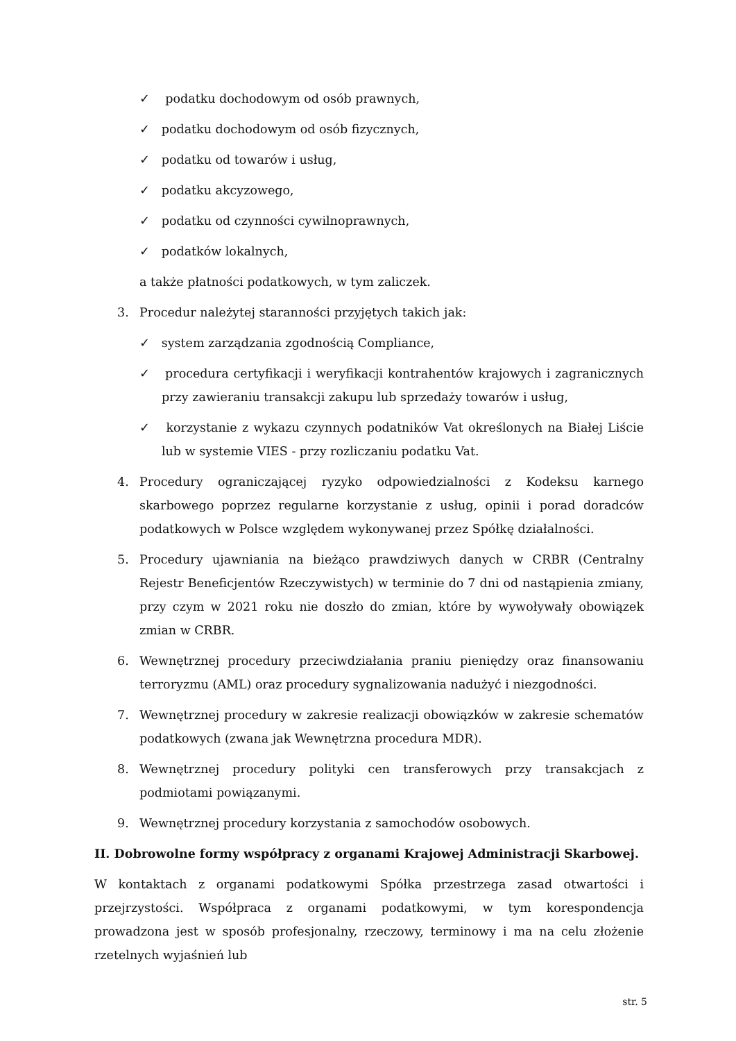✓ podatku dochodowym od osób prawnych,
✓ podatku dochodowym od osób fizycznych,
✓ podatku od towarów i usług,
✓ podatku akcyzowego,
✓ podatku od czynności cywilnoprawnych,
✓ podatków lokalnych,
a także płatności podatkowych, w tym zaliczek.
3. Procedur należytej staranności przyjętych takich jak:
✓ system zarządzania zgodnością Compliance,
✓ procedura certyfikacji i weryfikacji kontrahentów krajowych i zagranicznych przy zawieraniu transakcji zakupu lub sprzedaży towarów i usług,
✓ korzystanie z wykazu czynnych podatników Vat określonych na Białej Liście lub w systemie VIES - przy rozliczaniu podatku Vat.
4. Procedury ograniczającej ryzyko odpowiedzialności z Kodeksu karnego skarbowego poprzez regularne korzystanie z usług, opinii i porad doradców podatkowych w Polsce względem wykonywanej przez Spółkę działalności.
5. Procedury ujawniania na bieżąco prawdziwych danych w CRBR (Centralny Rejestr Beneficjentów Rzeczywistych) w terminie do 7 dni od nastąpienia zmiany, przy czym w 2021 roku nie doszło do zmian, które by wywoływały obowiązek zmian w CRBR.
6. Wewnętrznej procedury przeciwdziałania praniu pieniędzy oraz finansowaniu terroryzmu (AML) oraz procedury sygnalizowania nadużyć i niezgodności.
7. Wewnętrznej procedury w zakresie realizacji obowiązków w zakresie schematów podatkowych (zwana jak Wewnętrzna procedura MDR).
8. Wewnętrznej procedury polityki cen transferowych przy transakcjach z podmiotami powiązanymi.
9. Wewnętrznej procedury korzystania z samochodów osobowych.
II. Dobrowolne formy współpracy z organami Krajowej Administracji Skarbowej.
W kontaktach z organami podatkowymi Spółka przestrzega zasad otwartości i przejrzystości. Współpraca z organami podatkowymi, w tym korespondencja prowadzona jest w sposób profesjonalny, rzeczowy, terminowy i ma na celu złożenie rzetelnych wyjaśnień lub
str. 5